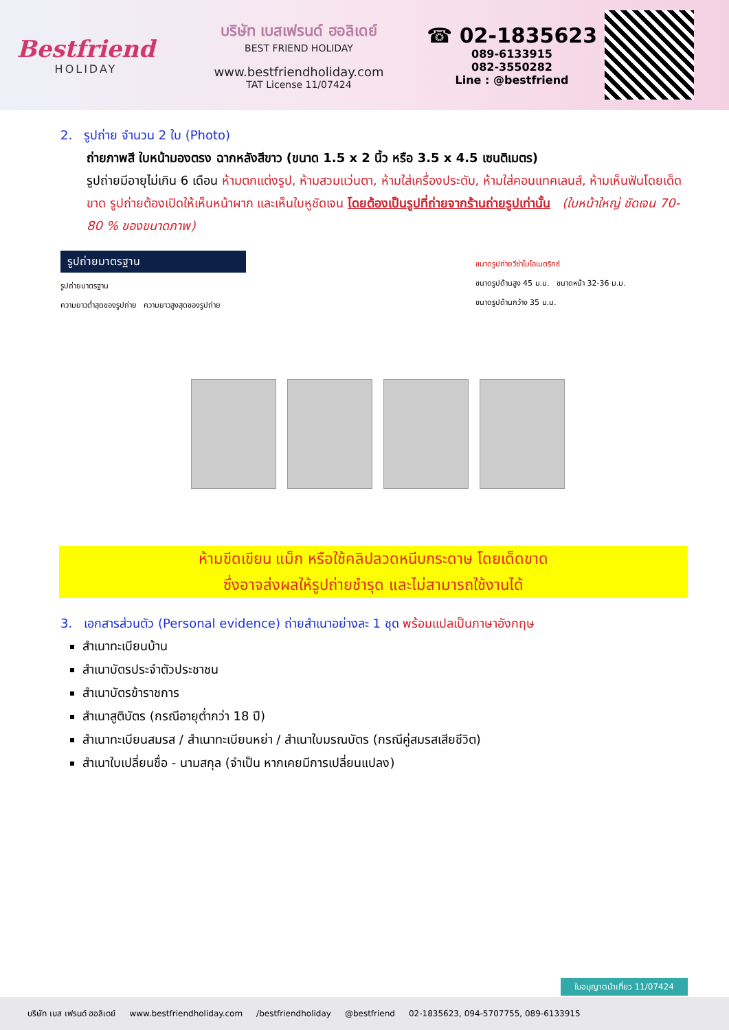Bestfriend
HOLIDAY
บริษัท เบสเฟรนด์ ฮอลิเดย์
BEST FRIEND HOLIDAY
www.bestfriendholiday.com
TAT License 11/07424
☎ 02-1835623
089-6133915
082-3550282
Line : @bestfriend
2. รูปถ่าย จำนวน 2 ใบ (Photo)
ถ่ายภาพสี ใบหน้ามองตรง ฉากหลังสีขาว (ขนาด 1.5 x 2 นิ้ว หรือ 3.5 x 4.5 เซนติเมตร)
รูปถ่ายมีอายุไม่เกิน 6 เดือน ห้ามตกแต่งรูป, ห้ามสวมแว่นตา, ห้ามใส่เครื่องประดับ, ห้ามใส่คอนแทคเลนส์, ห้ามเห็นฟันโดยเด็ดขาด รูปถ่ายต้องเปิดให้เห็นหน้าผาก และเห็นใบหูชัดเจน โดยต้องเป็นรูปที่ถ่ายจากร้านถ่ายรูปเท่านั้น (ใบหน้าใหญ่ ชัดเจน 70-80 % ของขนาดภาพ)
รูปถ่ายมาตรฐาน
รูปถ่ายมาตรฐาน
ความยาวต่ำสุดของรูปถ่าย ความยาวสูงสุดของรูปถ่าย
ขนาดรูปถ่ายวีซ่าไบโอเมตริกซ์
ขนาดรูปด้านสูง 45 ม.ม. ขนาดหน้า 32-36 ม.ม.
ขนาดรูปด้านกว้าง 35 ม.ม.
ห้ามขีดเขียน แม็ก หรือใช้คลิปลวดหนีบกระดาษ โดยเด็ดขาด
ซึ่งอาจส่งผลให้รูปถ่ายชำรุด และไม่สามารถใช้งานได้
3. เอกสารส่วนตัว (Personal evidence) ถ่ายสำเนาอย่างละ 1 ชุด พร้อมแปลเป็นภาษาอังกฤษ
สำเนาทะเบียนบ้าน
สำเนาบัตรประจำตัวประชาชน
สำเนาบัตรข้าราชการ
สำเนาสูติบัตร (กรณีอายุต่ำกว่า 18 ปี)
สำเนาทะเบียนสมรส / สำเนาทะเบียนหย่า / สำเนาใบมรณบัตร (กรณีคู่สมรสเสียชีวิต)
สำเนาใบเปลี่ยนชื่อ - นามสกุล (จำเป็น หากเคยมีการเปลี่ยนแปลง)
ใบอนุญาตนำเที่ยว 11/07424
บริษัท เบส เฟรนด์ ฮอลิเดย์ www.bestfriendholiday.com /bestfriendholiday @bestfriend 02-1835623, 094-5707755, 089-6133915